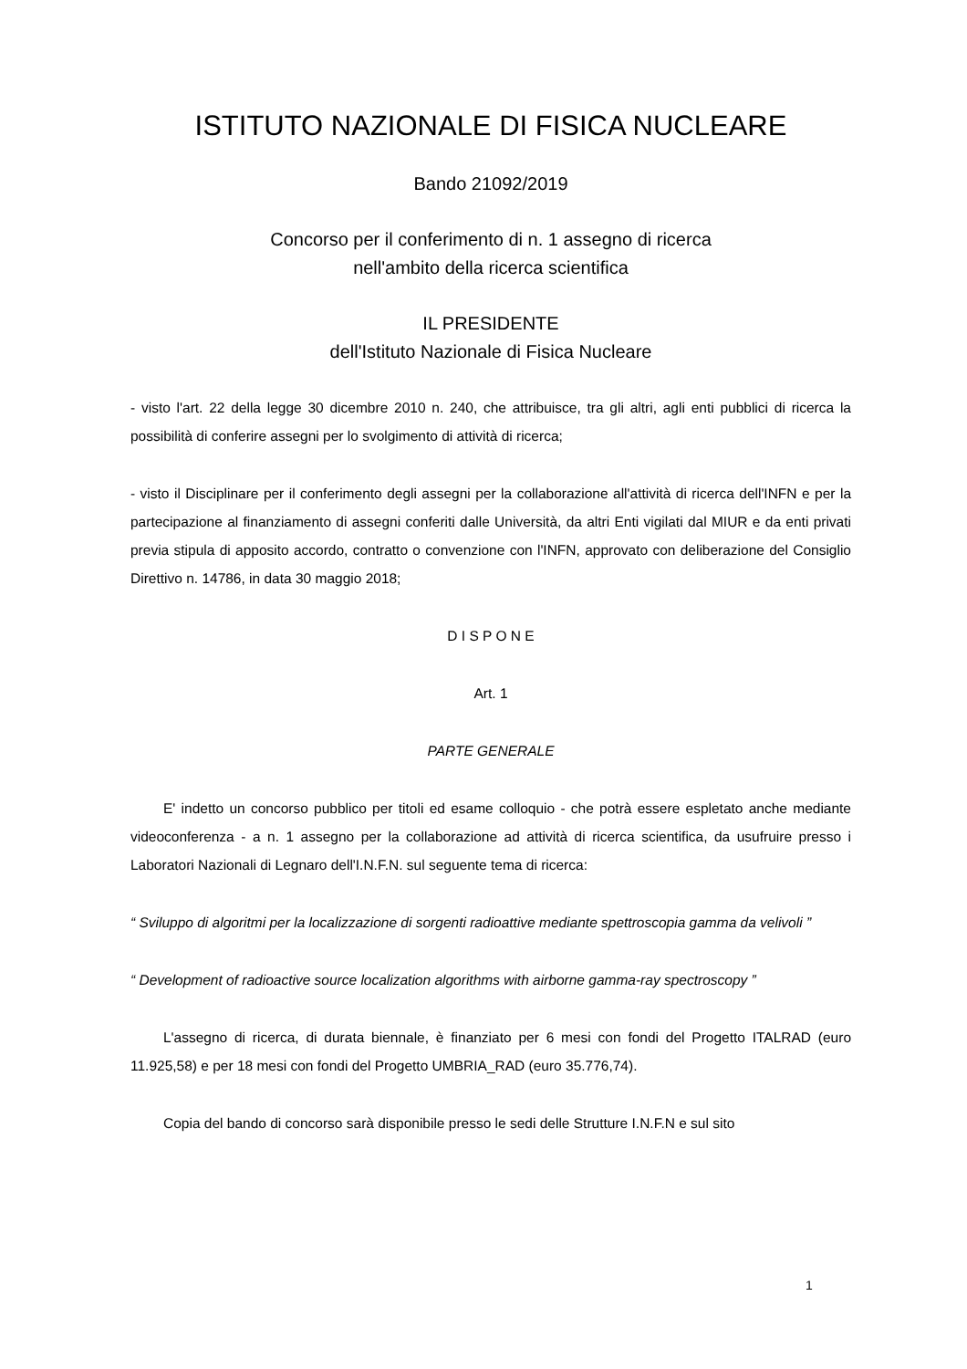ISTITUTO NAZIONALE DI FISICA NUCLEARE
Bando 21092/2019
Concorso per il conferimento di n. 1 assegno di ricerca
nell'ambito della ricerca scientifica
IL PRESIDENTE
dell'Istituto Nazionale di Fisica Nucleare
- visto l'art. 22 della legge 30 dicembre 2010 n. 240, che attribuisce, tra gli altri, agli enti pubblici di ricerca la possibilità di conferire assegni per lo svolgimento di attività di ricerca;
- visto il Disciplinare per il conferimento degli assegni per la collaborazione all'attività di ricerca dell'INFN e per la partecipazione al finanziamento di assegni conferiti dalle Università, da altri Enti vigilati dal MIUR e da enti privati previa stipula di apposito accordo, contratto o convenzione con l'INFN, approvato con deliberazione del Consiglio Direttivo n. 14786, in data 30 maggio 2018;
D I S P O N E
Art. 1
PARTE GENERALE
E' indetto un concorso pubblico per titoli ed esame colloquio - che potrà essere espletato anche mediante videoconferenza - a n. 1 assegno per la collaborazione ad attività di ricerca scientifica, da usufruire presso i Laboratori Nazionali di Legnaro dell'I.N.F.N. sul seguente tema di ricerca:
“ Sviluppo di algoritmi per la localizzazione di sorgenti radioattive mediante spettroscopia gamma da velivoli ”
“ Development of radioactive source localization algorithms with airborne gamma-ray spectroscopy ”
L'assegno di ricerca, di durata biennale, è finanziato per 6 mesi con fondi del Progetto ITALRAD (euro 11.925,58) e per 18 mesi con fondi del Progetto UMBRIA_RAD (euro 35.776,74).
Copia del bando di concorso sarà disponibile presso le sedi delle Strutture I.N.F.N e sul sito
1